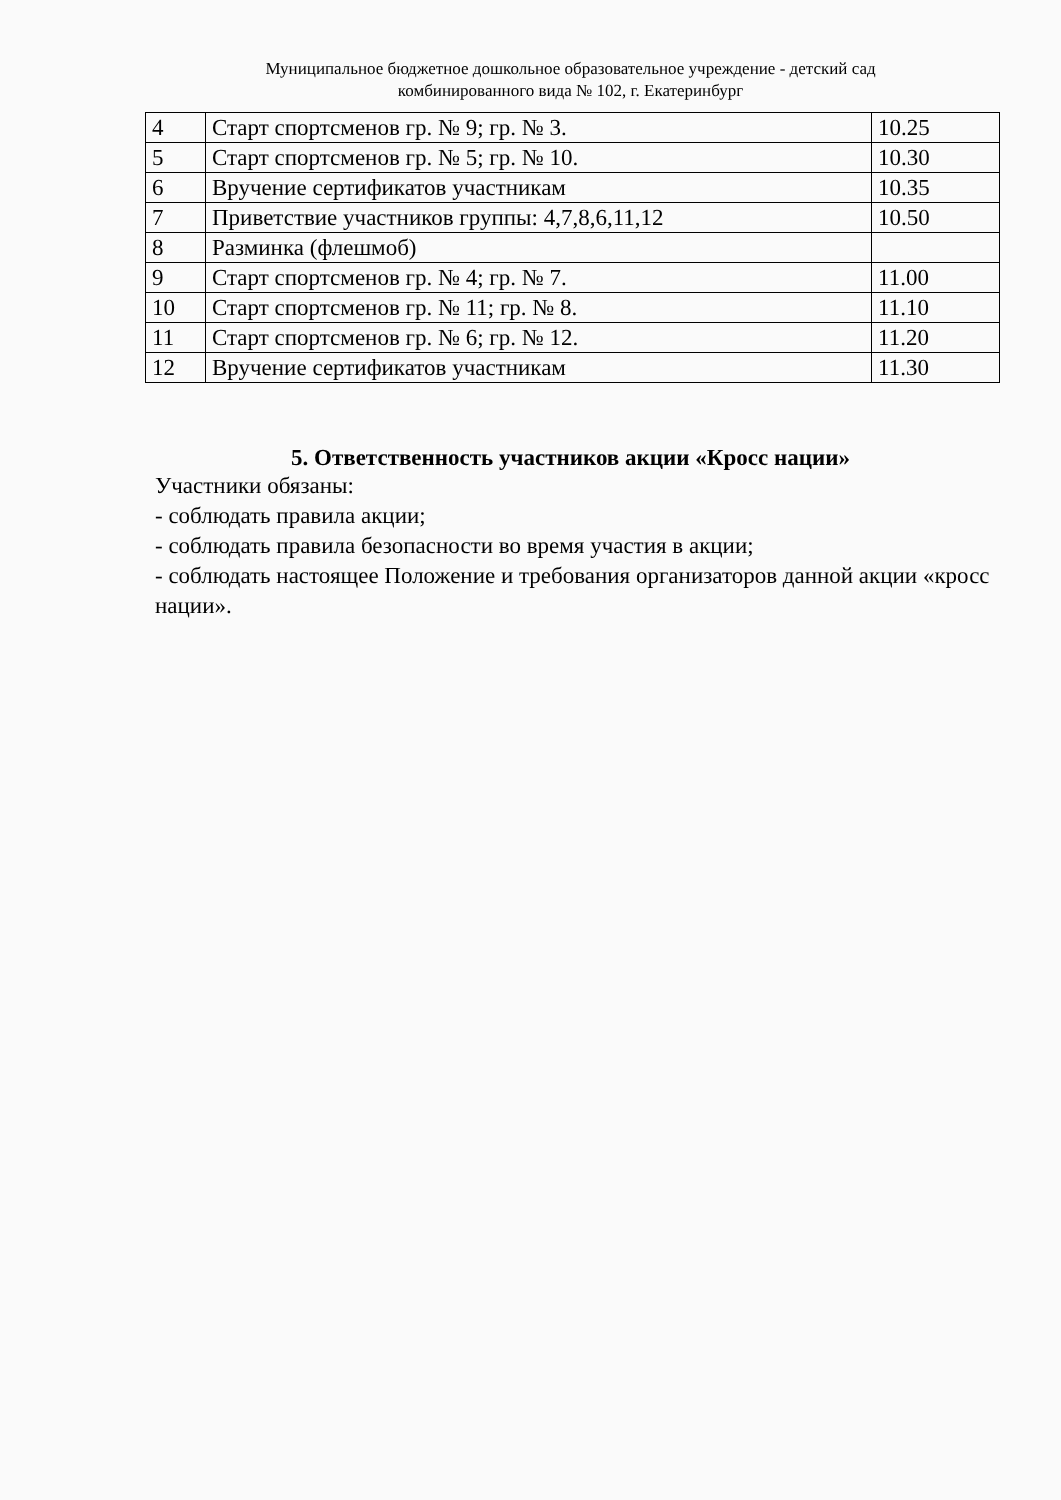Муниципальное бюджетное дошкольное образовательное учреждение - детский сад
комбинированного вида № 102, г. Екатеринбург
| 4 | Старт спортсменов гр. № 9; гр. № 3. | 10.25 |
| 5 | Старт спортсменов гр. № 5; гр. № 10. | 10.30 |
| 6 | Вручение сертификатов участникам | 10.35 |
| 7 | Приветствие участников группы: 4,7,8,6,11,12 | 10.50 |
| 8 | Разминка (флешмоб) | |
| 9 | Старт спортсменов гр. № 4; гр. № 7. | 11.00 |
| 10 | Старт спортсменов гр. № 11; гр. № 8. | 11.10 |
| 11 | Старт спортсменов гр. № 6; гр. № 12. | 11.20 |
| 12 | Вручение сертификатов участникам | 11.30 |
5. Ответственность участников акции «Кросс нации»
Участники обязаны:
- соблюдать правила акции;
- соблюдать правила безопасности во время участия в акции;
- соблюдать настоящее Положение и требования организаторов данной акции «кросс нации».